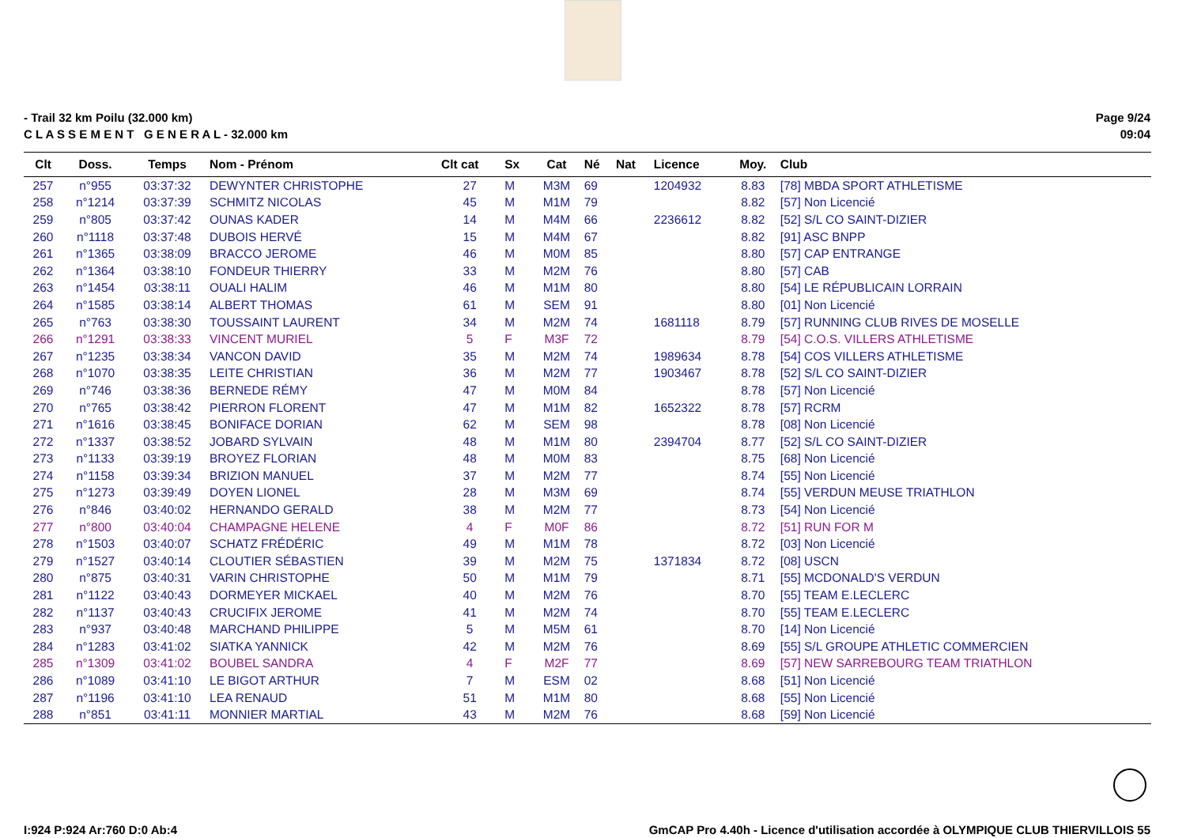- Trail 32 km Poilu (32.000 km)
C L A S S E M E N T G E N E R A L - 32.000 km
Page 9/24
09:04
| Clt | Doss. | Temps | Nom - Prénom | Clt cat | Sx | Cat | Né | Nat | Licence | Moy. | Club |
| --- | --- | --- | --- | --- | --- | --- | --- | --- | --- | --- | --- |
| 257 | n°955 | 03:37:32 | DEWYNTER CHRISTOPHE | 27 | M | M3M | 69 | | 1204932 | 8.83 | [78] MBDA SPORT ATHLETISME |
| 258 | n°1214 | 03:37:39 | SCHMITZ NICOLAS | 45 | M | M1M | 79 | | | 8.82 | [57] Non Licencié |
| 259 | n°805 | 03:37:42 | OUNAS KADER | 14 | M | M4M | 66 | | 2236612 | 8.82 | [52] S/L CO SAINT-DIZIER |
| 260 | n°1118 | 03:37:48 | DUBOIS HERVÉ | 15 | M | M4M | 67 | | | 8.82 | [91] ASC BNPP |
| 261 | n°1365 | 03:38:09 | BRACCO JEROME | 46 | M | M0M | 85 | | | 8.80 | [57] CAP ENTRANGE |
| 262 | n°1364 | 03:38:10 | FONDEUR THIERRY | 33 | M | M2M | 76 | | | 8.80 | [57] CAB |
| 263 | n°1454 | 03:38:11 | OUALI HALIM | 46 | M | M1M | 80 | | | 8.80 | [54] LE RÉPUBLICAIN LORRAIN |
| 264 | n°1585 | 03:38:14 | ALBERT THOMAS | 61 | M | SEM | 91 | | | 8.80 | [01] Non Licencié |
| 265 | n°763 | 03:38:30 | TOUSSAINT LAURENT | 34 | M | M2M | 74 | | 1681118 | 8.79 | [57] RUNNING CLUB RIVES DE MOSELLE |
| 266 | n°1291 | 03:38:33 | VINCENT MURIEL | 5 | F | M3F | 72 | | | 8.79 | [54] C.O.S. VILLERS ATHLETISME |
| 267 | n°1235 | 03:38:34 | VANCON DAVID | 35 | M | M2M | 74 | | 1989634 | 8.78 | [54] COS VILLERS ATHLETISME |
| 268 | n°1070 | 03:38:35 | LEITE CHRISTIAN | 36 | M | M2M | 77 | | 1903467 | 8.78 | [52] S/L CO SAINT-DIZIER |
| 269 | n°746 | 03:38:36 | BERNEDE RÉMY | 47 | M | M0M | 84 | | | 8.78 | [57] Non Licencié |
| 270 | n°765 | 03:38:42 | PIERRON FLORENT | 47 | M | M1M | 82 | | 1652322 | 8.78 | [57] RCRM |
| 271 | n°1616 | 03:38:45 | BONIFACE DORIAN | 62 | M | SEM | 98 | | | 8.78 | [08] Non Licencié |
| 272 | n°1337 | 03:38:52 | JOBARD SYLVAIN | 48 | M | M1M | 80 | | 2394704 | 8.77 | [52] S/L CO SAINT-DIZIER |
| 273 | n°1133 | 03:39:19 | BROYEZ FLORIAN | 48 | M | M0M | 83 | | | 8.75 | [68] Non Licencié |
| 274 | n°1158 | 03:39:34 | BRIZION MANUEL | 37 | M | M2M | 77 | | | 8.74 | [55] Non Licencié |
| 275 | n°1273 | 03:39:49 | DOYEN LIONEL | 28 | M | M3M | 69 | | | 8.74 | [55] VERDUN MEUSE TRIATHLON |
| 276 | n°846 | 03:40:02 | HERNANDO GERALD | 38 | M | M2M | 77 | | | 8.73 | [54] Non Licencié |
| 277 | n°800 | 03:40:04 | CHAMPAGNE HELENE | 4 | F | M0F | 86 | | | 8.72 | [51] RUN FOR M |
| 278 | n°1503 | 03:40:07 | SCHATZ FRÉDÉRIC | 49 | M | M1M | 78 | | | 8.72 | [03] Non Licencié |
| 279 | n°1527 | 03:40:14 | CLOUTIER SÉBASTIEN | 39 | M | M2M | 75 | | 1371834 | 8.72 | [08] USCN |
| 280 | n°875 | 03:40:31 | VARIN CHRISTOPHE | 50 | M | M1M | 79 | | | 8.71 | [55] MCDONALD'S VERDUN |
| 281 | n°1122 | 03:40:43 | DORMEYER MICKAEL | 40 | M | M2M | 76 | | | 8.70 | [55] TEAM E.LECLERC |
| 282 | n°1137 | 03:40:43 | CRUCIFIX JEROME | 41 | M | M2M | 74 | | | 8.70 | [55] TEAM E.LECLERC |
| 283 | n°937 | 03:40:48 | MARCHAND PHILIPPE | 5 | M | M5M | 61 | | | 8.70 | [14] Non Licencié |
| 284 | n°1283 | 03:41:02 | SIATKA YANNICK | 42 | M | M2M | 76 | | | 8.69 | [55] S/L GROUPE ATHLETIC COMMERCIEN |
| 285 | n°1309 | 03:41:02 | BOUBEL SANDRA | 4 | F | M2F | 77 | | | 8.69 | [57] NEW SARREBOURG TEAM TRIATHLON |
| 286 | n°1089 | 03:41:10 | LE BIGOT ARTHUR | 7 | M | ESM | 02 | | | 8.68 | [51] Non Licencié |
| 287 | n°1196 | 03:41:10 | LEA RENAUD | 51 | M | M1M | 80 | | | 8.68 | [55] Non Licencié |
| 288 | n°851 | 03:41:11 | MONNIER MARTIAL | 43 | M | M2M | 76 | | | 8.68 | [59] Non Licencié |
I:924 P:924 Ar:760 D:0 Ab:4 GmCAP Pro 4.40h - Licence d'utilisation accordée à OLYMPIQUE CLUB THIERVILLOIS 55